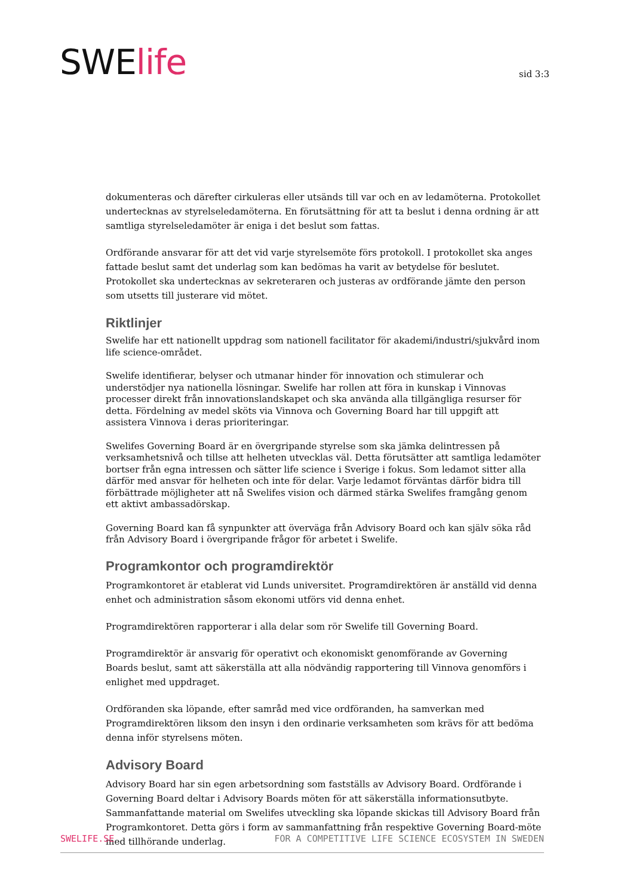SWElife
sid 3:3
dokumenteras och därefter cirkuleras eller utsänds till var och en av ledamöterna. Protokollet undertecknas av styrelseledamöterna. En förutsättning för att ta beslut i denna ordning är att samtliga styrelseledamöter är eniga i det beslut som fattas.
Ordförande ansvarar för att det vid varje styrelsemöte förs protokoll. I protokollet ska anges fattade beslut samt det underlag som kan bedömas ha varit av betydelse för beslutet. Protokollet ska undertecknas av sekreteraren och justeras av ordförande jämte den person som utsetts till justerare vid mötet.
Riktlinjer
Swelife har ett nationellt uppdrag som nationell facilitator för akademi/industri/sjukvård inom life science-området.
Swelife identifierar, belyser och utmanar hinder för innovation och stimulerar och understödjer nya nationella lösningar. Swelife har rollen att föra in kunskap i Vinnovas processer direkt från innovationslandskapet och ska använda alla tillgängliga resurser för detta. Fördelning av medel sköts via Vinnova och Governing Board har till uppgift att assistera Vinnova i deras prioriteringar.
Swelifes Governing Board är en övergripande styrelse som ska jämka delintressen på verksamhetsnivå och tillse att helheten utvecklas väl. Detta förutsätter att samtliga ledamöter bortser från egna intressen och sätter life science i Sverige i fokus. Som ledamot sitter alla därför med ansvar för helheten och inte för delar. Varje ledamot förväntas därför bidra till förbättrade möjligheter att nå Swelifes vision och därmed stärka Swelifes framgång genom ett aktivt ambassadörskap.
Governing Board kan få synpunkter att överväga från Advisory Board och kan själv söka råd från Advisory Board i övergripande frågor för arbetet i Swelife.
Programkontor och programdirektör
Programkontoret är etablerat vid Lunds universitet. Programdirektören är anställd vid denna enhet och administration såsom ekonomi utförs vid denna enhet.
Programdirektören rapporterar i alla delar som rör Swelife till Governing Board.
Programdirektör är ansvarig för operativt och ekonomiskt genomförande av Governing Boards beslut, samt att säkerställa att alla nödvändig rapportering till Vinnova genomförs i enlighet med uppdraget.
Ordföranden ska löpande, efter samråd med vice ordföranden, ha samverkan med Programdirektören liksom den insyn i den ordinarie verksamheten som krävs för att bedöma denna inför styrelsens möten.
Advisory Board
Advisory Board har sin egen arbetsordning som fastställs av Advisory Board. Ordförande i Governing Board deltar i Advisory Boards möten för att säkerställa informationsutbyte. Sammanfattande material om Swelifes utveckling ska löpande skickas till Advisory Board från Programkontoret. Detta görs i form av sammanfattning från respektive Governing Board-möte med tillhörande underlag.
SWELIFE.SE FOR A COMPETITIVE LIFE SCIENCE ECOSYSTEM IN SWEDEN